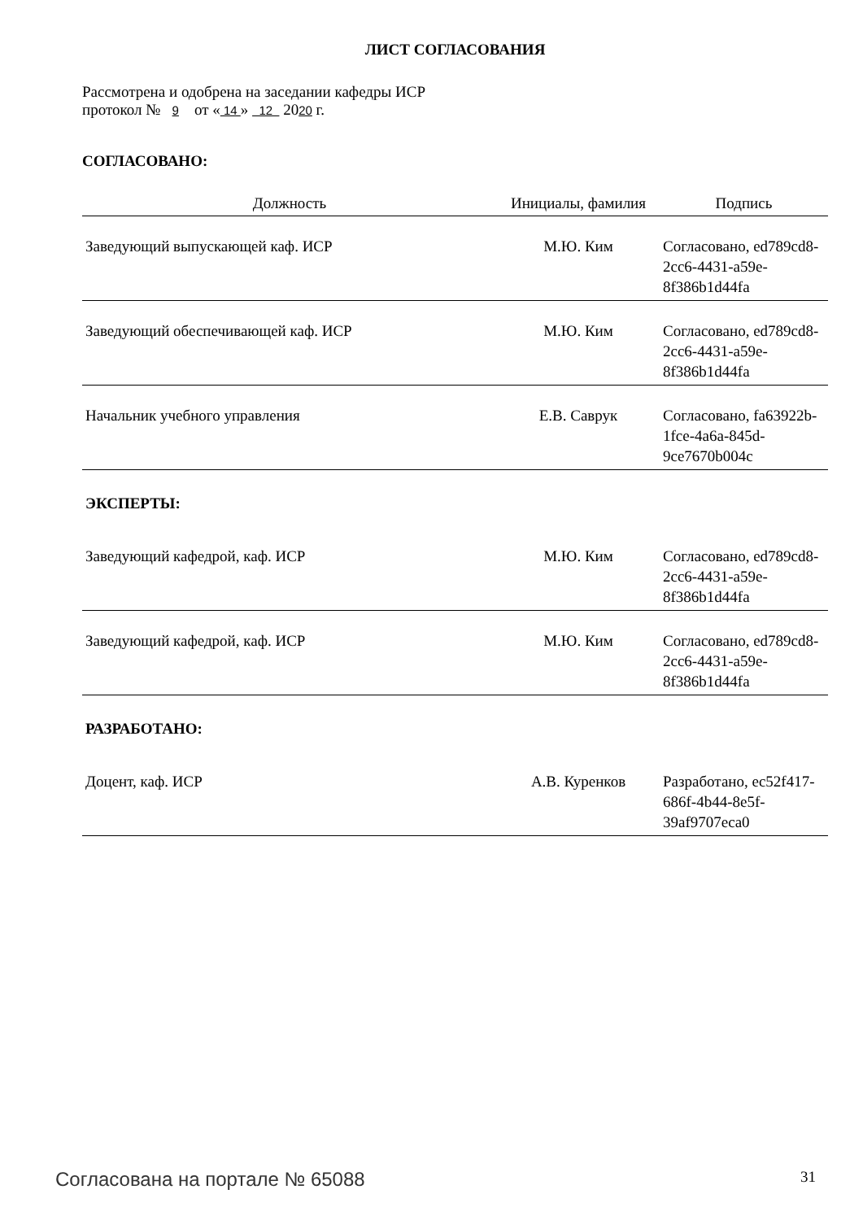ЛИСТ СОГЛАСОВАНИЯ
Рассмотрена и одобрена на заседании кафедры ИСР
протокол № 9 от « 14 » 12 2020 г.
СОГЛАСОВАНО:
| Должность | Инициалы, фамилия | Подпись |
| --- | --- | --- |
| Заведующий выпускающей каф. ИСР | М.Ю. Ким | Согласовано, ed789cd8-2cc6-4431-a59e-8f386b1d44fa |
| Заведующий обеспечивающей каф. ИСР | М.Ю. Ким | Согласовано, ed789cd8-2cc6-4431-a59e-8f386b1d44fa |
| Начальник учебного управления | Е.В. Саврук | Согласовано, fa63922b-1fce-4a6a-845d-9ce7670b004c |
| ЭКСПЕРТЫ: | | |
| Заведующий кафедрой, каф. ИСР | М.Ю. Ким | Согласовано, ed789cd8-2cc6-4431-a59e-8f386b1d44fa |
| Заведующий кафедрой, каф. ИСР | М.Ю. Ким | Согласовано, ed789cd8-2cc6-4431-a59e-8f386b1d44fa |
| РАЗРАБОТАНО: | | |
| Доцент, каф. ИСР | А.В. Куренков | Разработано, ec52f417-686f-4b44-8e5f-39af9707eca0 |
Согласована на портале № 65088 31